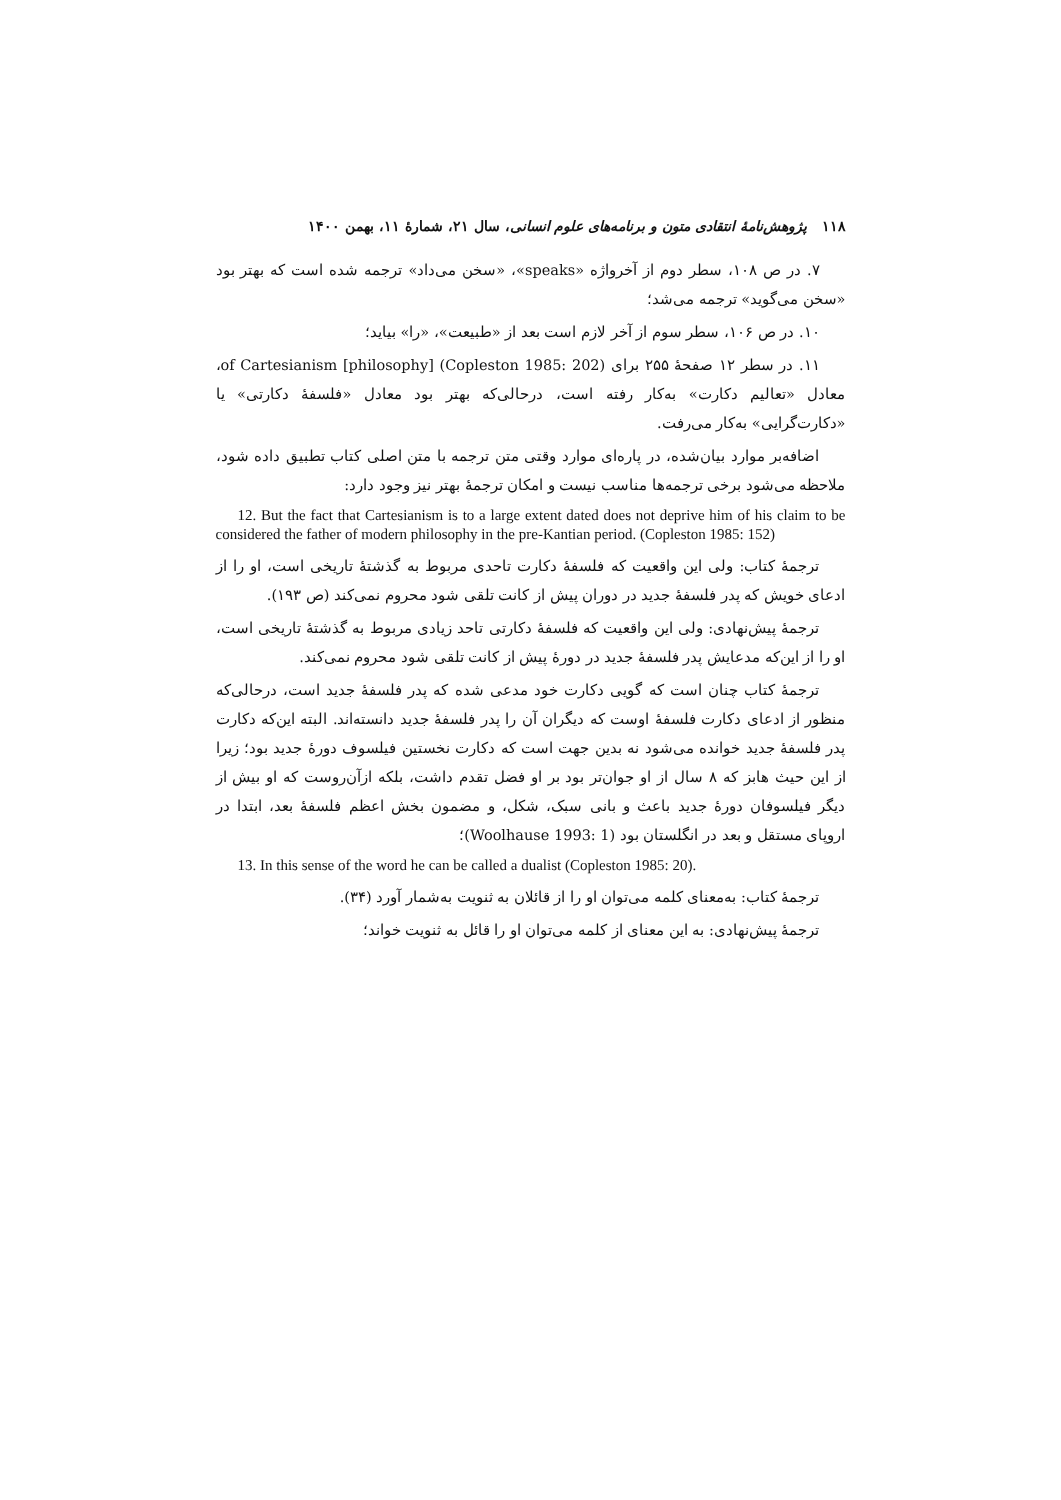۱۱۸ پژوهش‌نامهٔ انتقادی متون و برنامه‌های علوم انسانی، سال ۲۱، شمارهٔ ۱۱، بهمن ۱۴۰۰
۷. در ص ۱۰۸، سطر دوم از آخرواژه «speaks»، «سخن می‌داد» ترجمه شده است که بهتر بود «سخن می‌گوید» ترجمه می‌شد؛
۱۰. در ص ۱۰۶، سطر سوم از آخر لازم است بعد از «طبیعت»، «را» بیاید؛
۱۱. در سطر ۱۲ صفحهٔ ۲۵۵ برای (Copleston 1985: 202) of Cartesianism [philosophy]، معادل «تعالیم دکارت» به‌کار رفته است، درحالی‌که بهتر بود معادل «فلسفهٔ دکارتی» یا «دکارت‌گرایی» به‌کار می‌رفت.
اضافه‌بر موارد بیان‌شده، در پاره‌ای موارد وقتی متن ترجمه با متن اصلی کتاب تطبیق داده شود، ملاحظه می‌شود برخی ترجمه‌ها مناسب نیست و امکان ترجمهٔ بهتر نیز وجود دارد:
12. But the fact that Cartesianism is to a large extent dated does not deprive him of his claim to be considered the father of modern philosophy in the pre-Kantian period. (Copleston 1985: 152)
ترجمهٔ کتاب: ولی این واقعیت که فلسفهٔ دکارت تاحدی مربوط به گذشتهٔ تاریخی است، او را از ادعای خویش که پدر فلسفهٔ جدید در دوران پیش از کانت تلقی شود محروم نمی‌کند (ص ۱۹۳).
ترجمهٔ پیش‌نهادی: ولی این واقعیت که فلسفهٔ دکارتی تاحد زیادی مربوط به گذشتهٔ تاریخی است، او را از این‌که مدعایش پدر فلسفهٔ جدید در دورهٔ پیش از کانت تلقی شود محروم نمی‌کند.
ترجمهٔ کتاب چنان است که گویی دکارت خود مدعی شده که پدر فلسفهٔ جدید است، درحالی‌که منظور از ادعای دکارت فلسفهٔ اوست که دیگران آن را پدر فلسفهٔ جدید دانسته‌اند. البته این‌که دکارت پدر فلسفهٔ جدید خوانده می‌شود نه بدین جهت است که دکارت نخستین فیلسوف دورهٔ جدید بود؛ زیرا از این حیث هابز که ۸ سال از او جوان‌تر بود بر او فضل تقدم داشت، بلکه ازآن‌روست که او بیش از دیگر فیلسوفان دورهٔ جدید باعث و بانی سبک، شکل، و مضمون بخش اعظم فلسفهٔ بعد، ابتدا در اروپای مستقل و بعد در انگلستان بود (Woolhause 1993: 1)؛
13. In this sense of the word he can be called a dualist (Copleston 1985: 20).
ترجمهٔ کتاب: به‌معنای کلمه می‌توان او را از قائلان به ثنویت به‌شمار آورد (۳۴).
ترجمهٔ پیش‌نهادی: به این معنای از کلمه می‌توان او را قائل به ثنویت خواند؛